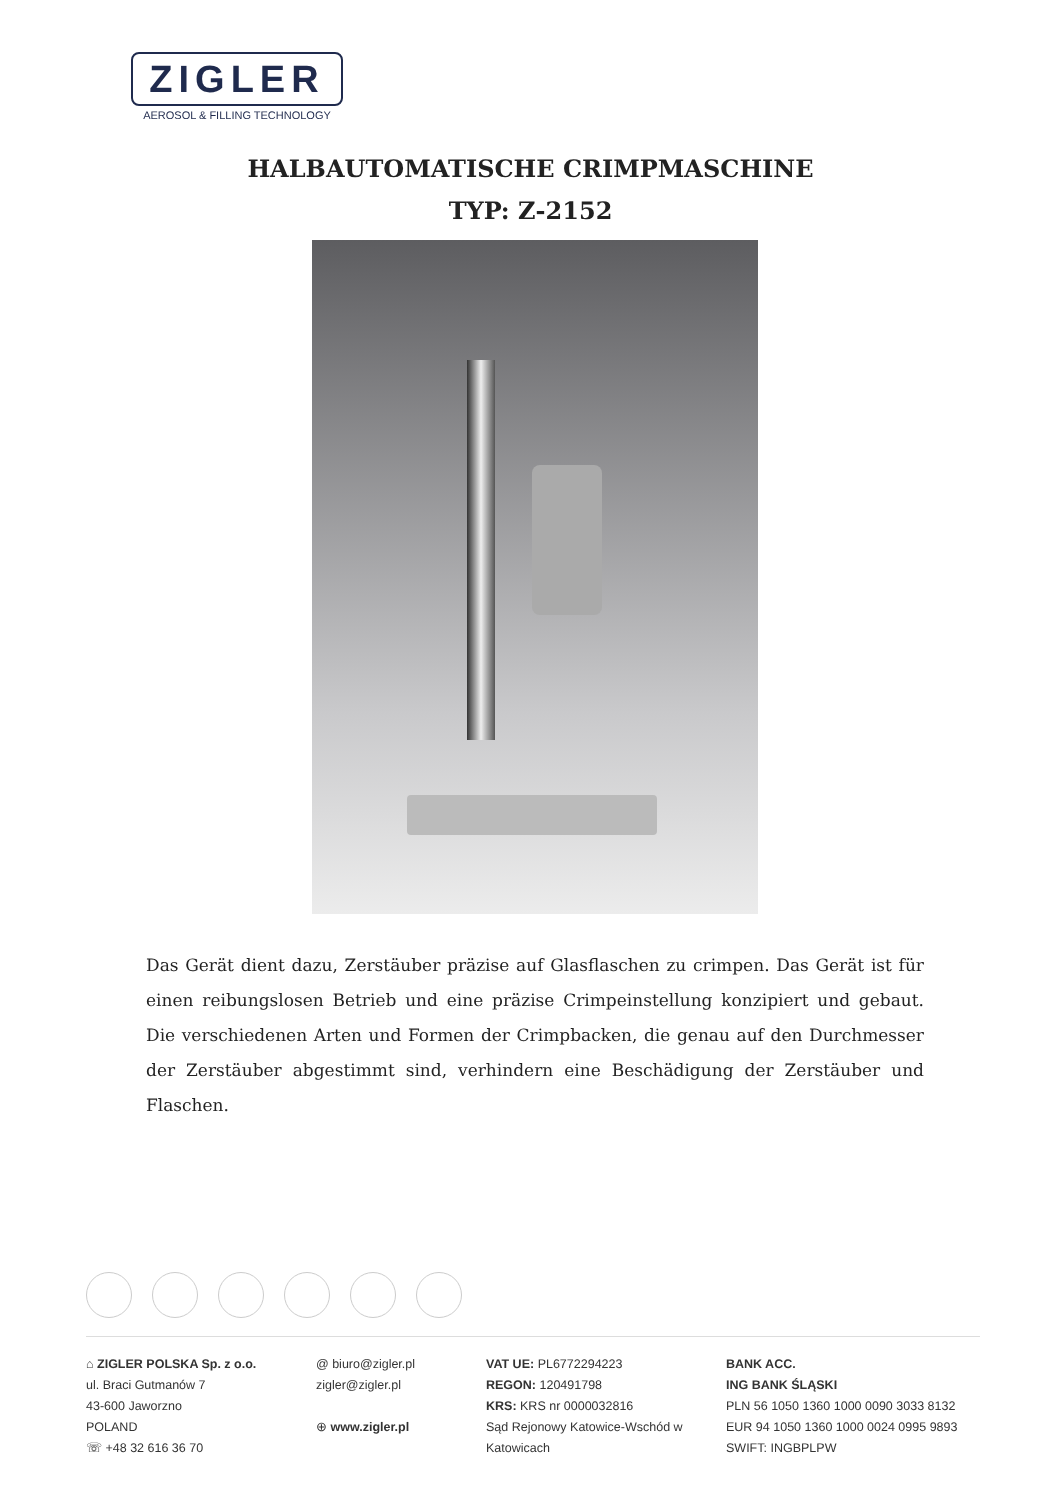ZIGLER
AEROSOL & FILLING TECHNOLOGY
HALBAUTOMATISCHE CRIMPMASCHINE
TYP: Z-2152
Das Gerät dient dazu, Zerstäuber präzise auf Glasflaschen zu crimpen. Das Gerät ist für einen reibungslosen Betrieb und eine präzise Crimpeinstellung konzipiert und gebaut. Die verschiedenen Arten und Formen der Crimpbacken, die genau auf den Durchmesser der Zerstäuber abgestimmt sind, verhindern eine Beschädigung der Zerstäuber und Flaschen.
⌂ ZIGLER POLSKA Sp. z o.o.
ul. Braci Gutmanów 7
43-600 Jaworzno
POLAND
☏ +48 32 616 36 70
@ biuro@zigler.pl
zigler@zigler.pl
⊕ www.zigler.pl
VAT UE: PL6772294223
REGON: 120491798
KRS: KRS nr 0000032816
Sąd Rejonowy Katowice-Wschód w Katowicach
BANK ACC.
ING BANK ŚLĄSKI
PLN 56 1050 1360 1000 0090 3033 8132
EUR 94 1050 1360 1000 0024 0995 9893
SWIFT: INGBPLPW